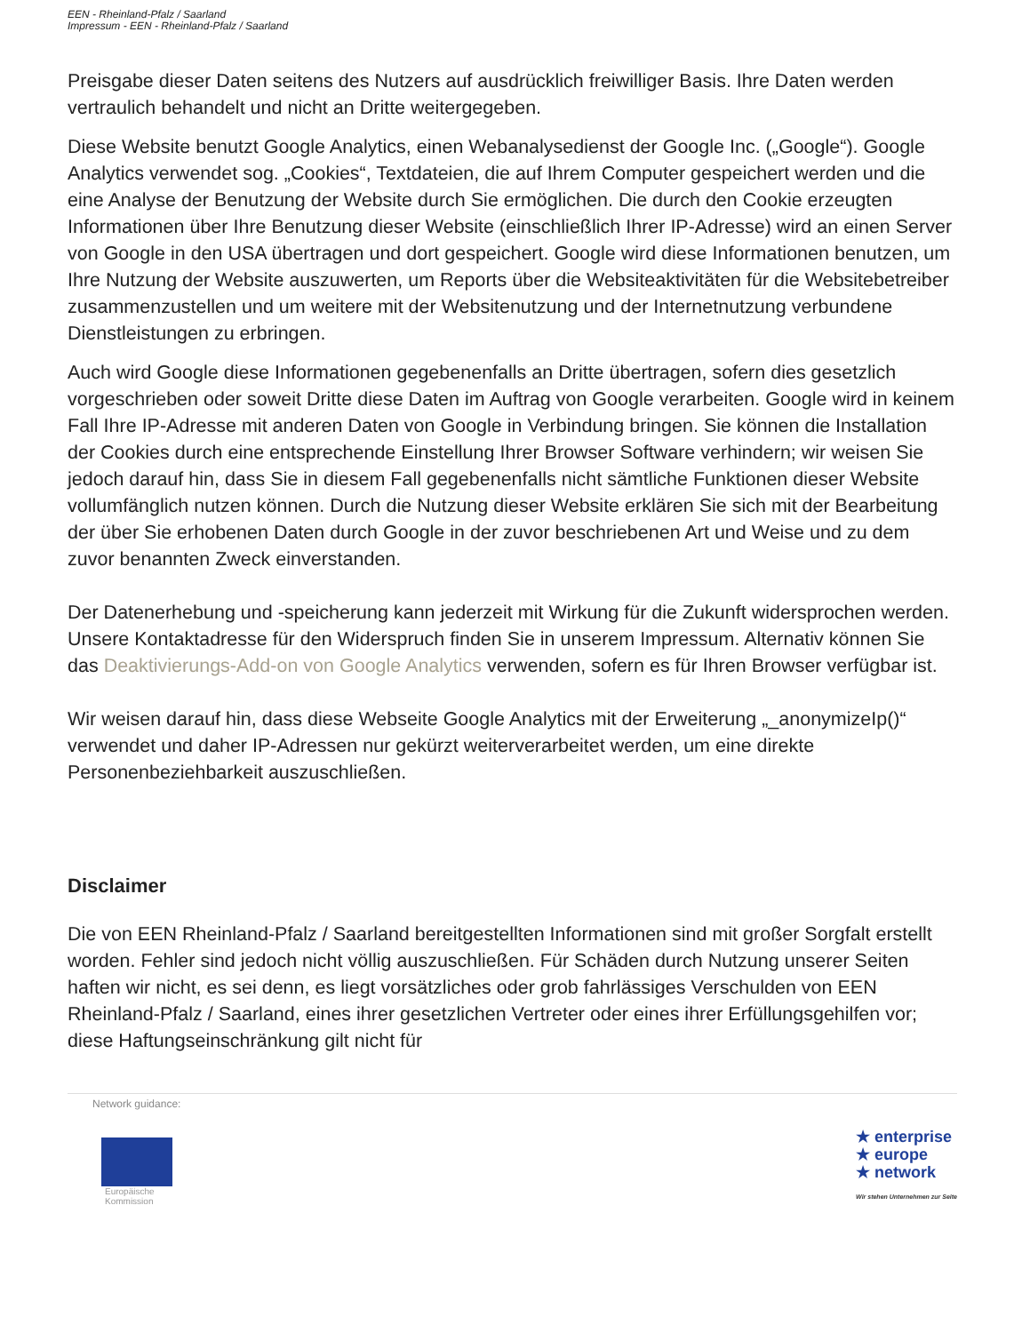EEN - Rheinland-Pfalz / Saarland
Impressum - EEN - Rheinland-Pfalz / Saarland
Preisgabe dieser Daten seitens des Nutzers auf ausdrücklich freiwilliger Basis. Ihre Daten werden vertraulich behandelt und nicht an Dritte weitergegeben.
Diese Website benutzt Google Analytics, einen Webanalysedienst der Google Inc. („Google“). Google Analytics verwendet sog. „Cookies“, Textdateien, die auf Ihrem Computer gespeichert werden und die eine Analyse der Benutzung der Website durch Sie ermöglichen. Die durch den Cookie erzeugten Informationen über Ihre Benutzung dieser Website (einschließlich Ihrer IP-Adresse) wird an einen Server von Google in den USA übertragen und dort gespeichert. Google wird diese Informationen benutzen, um Ihre Nutzung der Website auszuwerten, um Reports über die Websiteaktivitäten für die Websitebetreiber zusammenzustellen und um weitere mit der Websitenutzung und der Internetnutzung verbundene Dienstleistungen zu erbringen.
Auch wird Google diese Informationen gegebenenfalls an Dritte übertragen, sofern dies gesetzlich vorgeschrieben oder soweit Dritte diese Daten im Auftrag von Google verarbeiten. Google wird in keinem Fall Ihre IP-Adresse mit anderen Daten von Google in Verbindung bringen. Sie können die Installation der Cookies durch eine entsprechende Einstellung Ihrer Browser Software verhindern; wir weisen Sie jedoch darauf hin, dass Sie in diesem Fall gegebenenfalls nicht sämtliche Funktionen dieser Website vollumfänglich nutzen können. Durch die Nutzung dieser Website erklären Sie sich mit der Bearbeitung der über Sie erhobenen Daten durch Google in der zuvor beschriebenen Art und Weise und zu dem zuvor benannten Zweck einverstanden.
Der Datenerhebung und -speicherung kann jederzeit mit Wirkung für die Zukunft widersprochen werden. Unsere Kontaktadresse für den Widerspruch finden Sie in unserem Impressum. Alternativ können Sie das Deaktivierungs-Add-on von Google Analytics verwenden, sofern es für Ihren Browser verfügbar ist.
Wir weisen darauf hin, dass diese Webseite Google Analytics mit der Erweiterung „_anonymizeIp()“ verwendet und daher IP-Adressen nur gekürzt weiterverarbeitet werden, um eine direkte Personenbeziehbarkeit auszuschließen.
Disclaimer
Die von EEN Rheinland-Pfalz / Saarland bereitgestellten Informationen sind mit großer Sorgfalt erstellt worden. Fehler sind jedoch nicht völlig auszuschließen. Für Schäden durch Nutzung unserer Seiten haften wir nicht, es sei denn, es liegt vorsätzliches oder grob fahrlässiges Verschulden von EEN Rheinland-Pfalz / Saarland, eines ihrer gesetzlichen Vertreter oder eines ihrer Erfüllungsgehilfen vor; diese Haftungseinschränkung gilt nicht für
Network guidance:
Europäische
Kommission
★ enterprise
★ europe
★ network
Wir stehen Unternehmen zur Seite